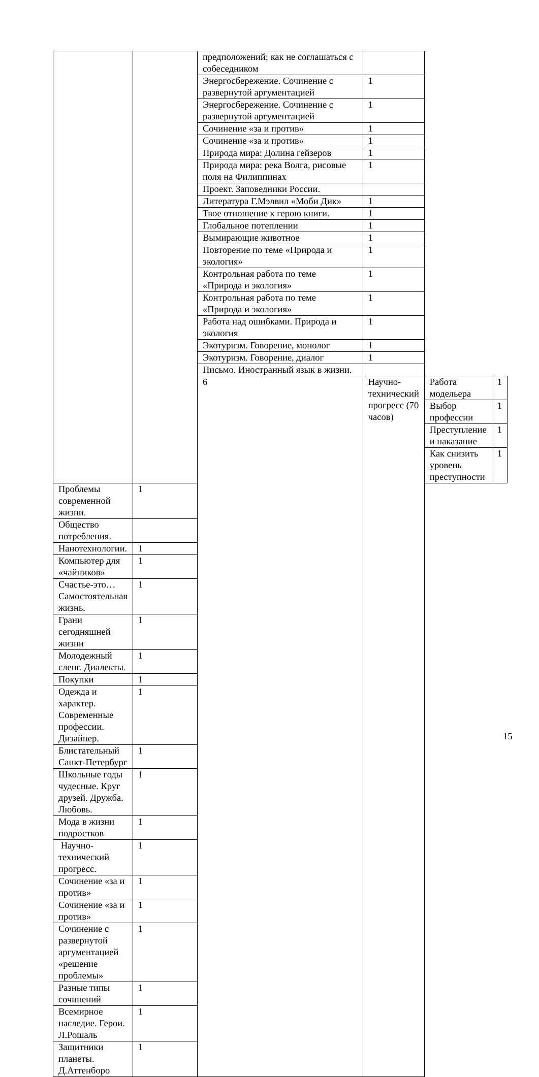| | | предположений; как не соглашаться с собеседником | | | |
| | | Энергосбережение. Сочинение с развернутой аргументацией | 1 | | |
| | | Энергосбережение. Сочинение с развернутой аргументацией | 1 | | |
| | | Сочинение «за и против» | 1 | | |
| | | Сочинение «за и против» | 1 | | |
| | | Природа мира: Долина гейзеров | 1 | | |
| | | Природа мира: река Волга, рисовые поля на Филиппинах | 1 | | |
| | | Проект. Заповедники России. | | | |
| | | Литература Г.Мэлвил «Моби Дик» | 1 | | |
| | | Твое отношение к герою книги. | 1 | | |
| | | Глобальное потеплении | 1 | | |
| | | Вымирающие животное | 1 | | |
| | | Повторение по теме «Природа и экология» | 1 | | |
| | | Контрольная работа по теме «Природа и экология» | 1 | | |
| | | Контрольная работа по теме «Природа и экология» | 1 | | |
| | | Работа над ошибками. Природа и экология | 1 | | |
| | | Экотуризм. Говорение, монолог | 1 | | |
| | | Экотуризм. Говорение, диалог | 1 | | |
| | | Письмо. Иностранный язык в жизни. | | | |
| | | 6 | Научно-технический прогресс (70 часов) | Работа модельера | 1 |
| | | | | Выбор профессии | 1 |
| | | | | Преступление и наказание | 1 |
| | | | | Как снизить уровень преступности | 1 |
| Проблемы современной жизни. | 1 | | | | |
| Общество потребления. | | | | | |
| Нанотехнологии. | 1 | | | | |
| Компьютер для «чайников» | 1 | | | | |
| Счастье-это… Самостоятельная жизнь. | 1 | | | | |
| Грани сегодняшней жизни | 1 | | | | |
| Молодежный сленг. Диалекты. | 1 | | | | |
| Покупки | 1 | | | | |
| Одежда и характер. Современные профессии. Дизайнер. | 1 | | | | |
| Блистательный Санкт-Петербург | 1 | | | | |
| Школьные годы чудесные. Круг друзей. Дружба. Любовь. | 1 | | | | |
| Мода в жизни подростков | 1 | | | | |
| Научно-технический прогресс. | 1 | | | | |
| Сочинение «за и против» | 1 | | | | |
| Сочинение «за и против» | 1 | | | | |
| Сочинение с развернутой аргументацией «решение проблемы» | 1 | | | | |
| Разные типы сочинений | 1 | | | | |
| Всемирное наследие. Герои. Л.Рошаль | 1 | | | | |
| Защитники планеты. Д.Аттенборо | 1 | | | | |
15